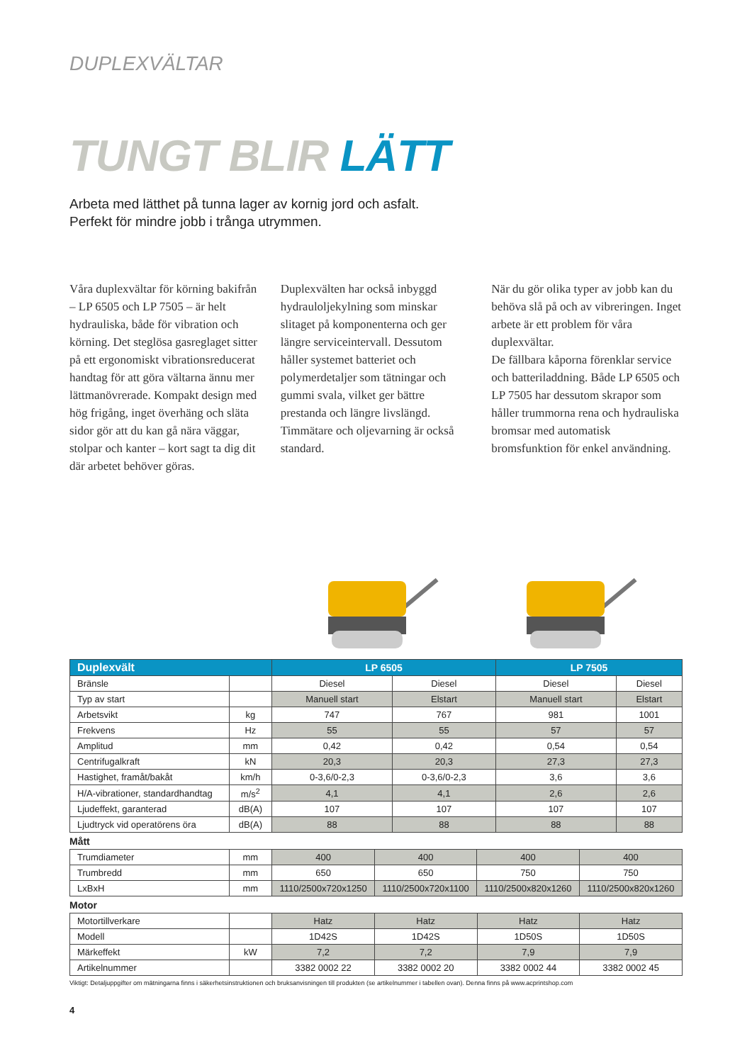DUPLEXVÄLTAR
TUNGT BLIR LÄTT
Arbeta med lätthet på tunna lager av kornig jord och asfalt.
Perfekt för mindre jobb i trånga utrymmen.
Våra duplexvältar för körning bakifrån – LP 6505 och LP 7505 – är helt hydrauliska, både för vibration och körning. Det steglösa gasreglaget sitter på ett ergonomiskt vibrationsreducerat handtag för att göra vältarna ännu mer lättmanövrerade. Kompakt design med hög frigång, inget överhäng och släta sidor gör att du kan gå nära väggar, stolpar och kanter – kort sagt ta dig dit där arbetet behöver göras.
Duplexvälten har också inbyggd hydrauloljekylning som minskar slitaget på komponenterna och ger längre serviceintervall. Dessutom håller systemet batteriet och polymerdetaljer som tätningar och gummi svala, vilket ger bättre prestanda och längre livslängd. Timmätare och oljevarning är också standard.
När du gör olika typer av jobb kan du behöva slå på och av vibreringen. Inget arbete är ett problem för våra duplexvältar.
De fällbara kåporna förenklar service och batteriladdning. Både LP 6505 och LP 7505 har dessutom skrapor som håller trummorna rena och hydrauliska bromsar med automatisk bromsfunktion för enkel användning.
| Duplexvält | | LP 6505 | | LP 7505 | |
| --- | --- | --- | --- | --- | --- |
| Bränsle | | Diesel | Diesel | Diesel | Diesel |
| Typ av start | | Manuell start | Elstart | Manuell start | Elstart |
| Arbetsvikt | kg | 747 | 767 | 981 | 1001 |
| Frekvens | Hz | 55 | 55 | 57 | 57 |
| Amplitud | mm | 0,42 | 0,42 | 0,54 | 0,54 |
| Centrifugalkraft | kN | 20,3 | 20,3 | 27,3 | 27,3 |
| Hastighet, framåt/bakåt | km/h | 0-3,6/0-2,3 | 0-3,6/0-2,3 | 3,6 | 3,6 |
| H/A-vibrationer, standardhandtag | m/s<sup>2</sup> | 4,1 | 4,1 | 2,6 | 2,6 |
| Ljudeffekt, garanterad | dB(A) | 107 | 107 | 107 | 107 |
| Ljudtryck vid operatörens öra | dB(A) | 88 | 88 | 88 | 88 |
Mått
| Trumdiameter | mm | 400 | 400 | 400 | 400 |
| Trumbredd | mm | 650 | 650 | 750 | 750 |
| LxBxH | mm | 1110/2500x720x1250 | 1110/2500x720x1100 | 1110/2500x820x1260 | 1110/2500x820x1260 |
Motor
| Motortillverkare | | Hatz | Hatz | Hatz | Hatz |
| Modell | | 1D42S | 1D42S | 1D50S | 1D50S |
| Märkeffekt | kW | 7,2 | 7,2 | 7,9 | 7,9 |
| Artikelnummer | | 3382 0002 22 | 3382 0002 20 | 3382 0002 44 | 3382 0002 45 |
Viktigt: Detaljuppgifter om mätningarna finns i säkerhetsinstruktionen och bruksanvisningen till produkten (se artikelnummer i tabellen ovan). Denna finns på www.acprintshop.com
4